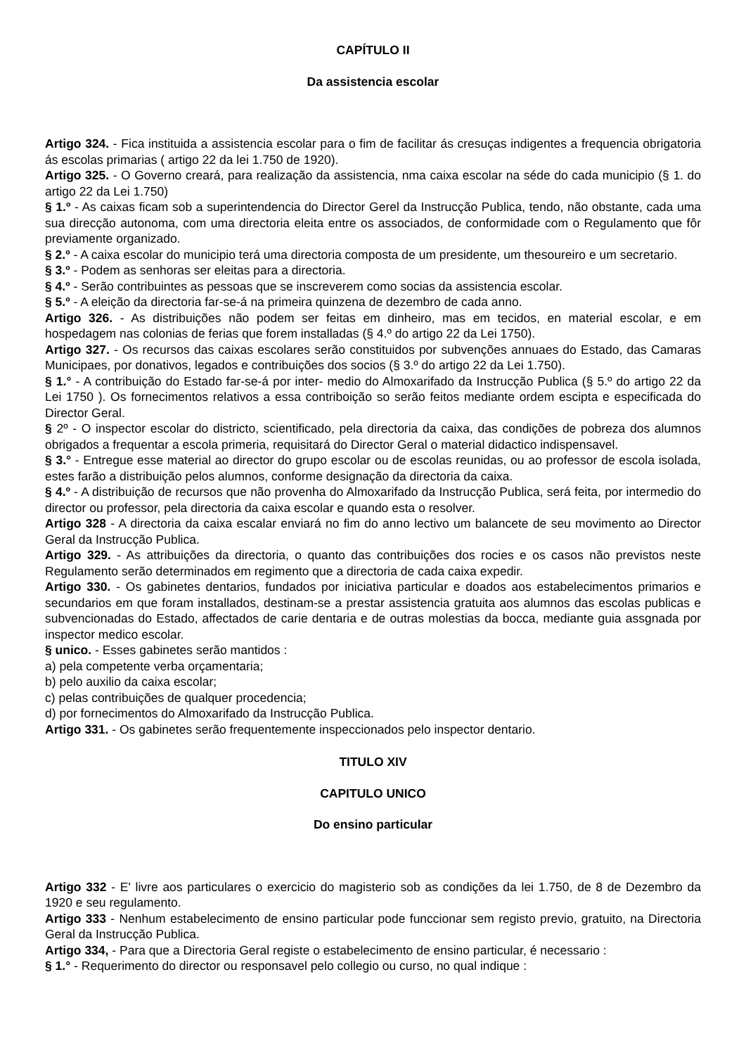CAPÍTULO II
Da assistencia escolar
Artigo 324. - Fica instituida a assistencia escolar para o fim de facilitar ás cresuças indigentes a frequencia obrigatoria ás escolas primarias ( artigo 22 da lei 1.750 de 1920).
Artigo 325. - O Governo creará, para realização da assistencia, nma caixa escolar na séde do cada municipio (§ 1. do artigo 22 da Lei 1.750)
§ 1.º - As caixas ficam sob a superintendencia do Director Gerel da Instrucção Publica, tendo, não obstante, cada uma sua direcção autonoma, com uma directoria eleita entre os associados, de conformidade com o Regulamento que fôr previamente organizado.
§ 2.º - A caixa escolar do municipio terá uma directoria composta de um presidente, um thesoureiro e um secretario.
§ 3.º - Podem as senhoras ser eleitas para a directoria.
§ 4.º - Serão contribuintes as pessoas que se inscreverem como socias da assistencia escolar.
§ 5.º - A eleição da directoria far-se-á na primeira quinzena de dezembro de cada anno.
Artigo 326. - As distribuições não podem ser feitas em dinheiro, mas em tecidos, en material escolar, e em hospedagem nas colonias de ferias que forem installadas (§ 4.º do artigo 22 da Lei 1750).
Artigo 327. - Os recursos das caixas escolares serão constituidos por subvenções annuaes do Estado, das Camaras Municipaes, por donativos, legados e contribuições dos socios (§ 3.º do artigo 22 da Lei 1.750).
§ 1.° - A contribuição do Estado far-se-á por inter- medio do Almoxarifado da Instrucção Publica (§ 5.º do artigo 22 da Lei 1750 ). Os fornecimentos relativos a essa contriboição so serão feitos mediante ordem escipta e especificada do Director Geral.
§ 2º - O inspector escolar do districto, scientificado, pela directoria da caixa, das condições de pobreza dos alumnos obrigados a frequentar a escola primeria, requisitará do Director Geral o material didactico indispensavel.
§ 3.° - Entregue esse material ao director do grupo escolar ou de escolas reunidas, ou ao professor de escola isolada, estes farão a distribuição pelos alumnos, conforme designação da directoria da caixa.
§ 4.º - A distribuição de recursos que não provenha do Almoxarifado da Instrucção Publica, será feita, por intermedio do director ou professor, pela directoria da caixa escolar e quando esta o resolver.
Artigo 328 - A directoria da caixa escalar enviará no fim do anno lectivo um balancete de seu movimento ao Director Geral da Instrucção Publica.
Artigo 329. - As attribuições da directoria, o quanto das contribuições dos rocies e os casos não previstos neste Regulamento serão determinados em regimento que a directoria de cada caixa expedir.
Artigo 330. - Os gabinetes dentarios, fundados por iniciativa particular e doados aos estabelecimentos primarios e secundarios em que foram installados, destinam-se a prestar assistencia gratuita aos alumnos das escolas publicas e subvencionadas do Estado, affectados de carie dentaria e de outras molestias da bocca, mediante guia assgnada por inspector medico escolar.
§ unico. - Esses gabinetes serão mantidos :
a) pela competente verba orçamentaria;
b) pelo auxilio da caixa escolar;
c) pelas contribuições de qualquer procedencia;
d) por fornecimentos do Almoxarifado da Instrucção Publica.
Artigo 331. - Os gabinetes serão frequentemente inspeccionados pelo inspector dentario.
TITULO XIV
CAPITULO UNICO
Do ensino particular
Artigo 332 - E' livre aos particulares o exercicio do magisterio sob as condições da lei 1.750, de 8 de Dezembro da 1920 e seu regulamento.
Artigo 333 - Nenhum estabelecimento de ensino particular pode funccionar sem registo previo, gratuito, na Directoria Geral da Instrucção Publica.
Artigo 334, - Para que a Directoria Geral registe o estabelecimento de ensino particular, é necessario :
§ 1.° - Requerimento do director ou responsavel pelo collegio ou curso, no qual indique :